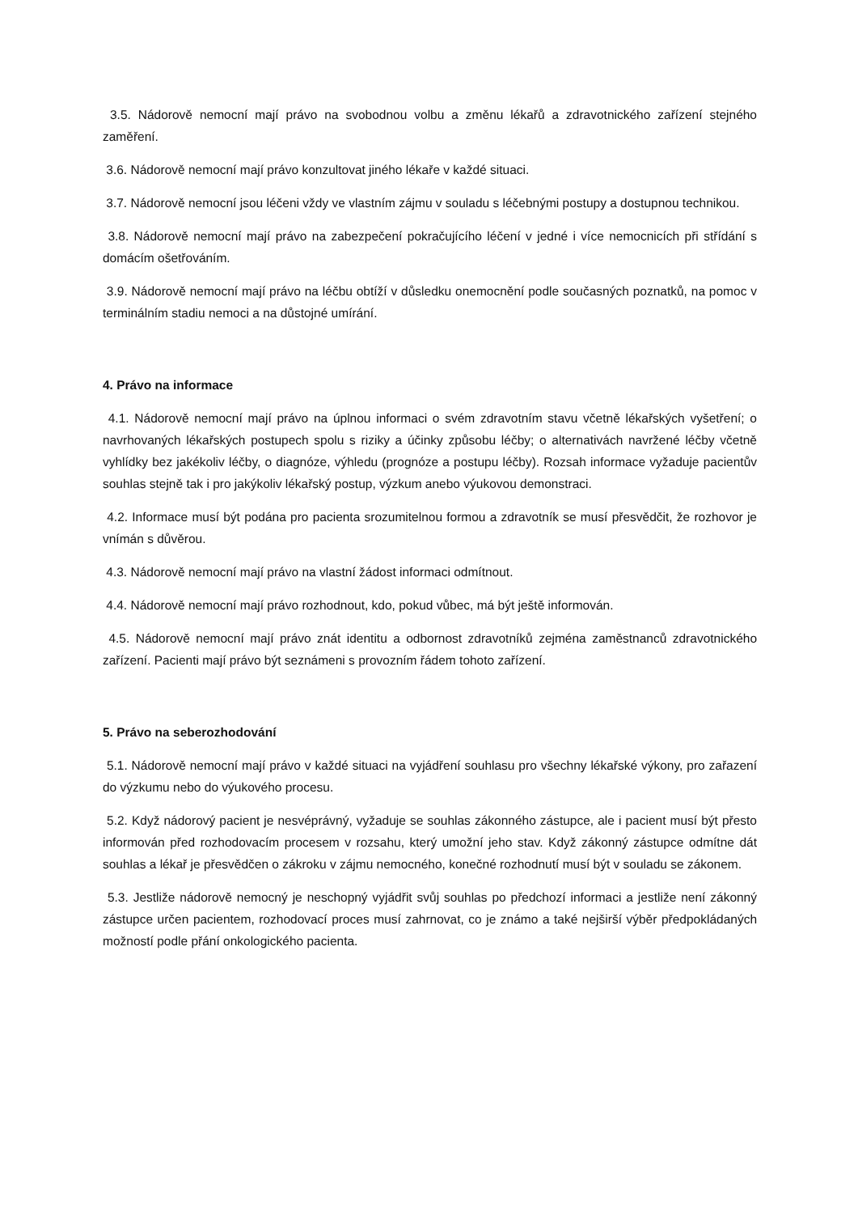3.5. Nádorově nemocní mají právo na svobodnou volbu a změnu lékařů a zdravotnického zařízení stejného zaměření.
3.6. Nádorově nemocní mají právo konzultovat jiného lékaře v každé situaci.
3.7. Nádorově nemocní jsou léčeni vždy ve vlastním zájmu v souladu s léčebnými postupy a dostupnou technikou.
3.8. Nádorově nemocní mají právo na zabezpečení pokračujícího léčení v jedné i více nemocnicích při střídání s domácím ošetřováním.
3.9. Nádorově nemocní mají právo na léčbu obtíží v důsledku onemocnění podle současných poznatků, na pomoc v terminálním stadiu nemoci a na důstojné umírání.
4. Právo na informace
4.1. Nádorově nemocní mají právo na úplnou informaci o svém zdravotním stavu včetně lékařských vyšetření; o navrhovaných lékařských postupech spolu s riziky a účinky způsobu léčby; o alternativách navržené léčby včetně vyhlídky bez jakékoliv léčby, o diagnóze, výhledu (prognóze a postupu léčby). Rozsah informace vyžaduje pacientův souhlas stejně tak i pro jakýkoliv lékařský postup, výzkum anebo výukovou demonstraci.
4.2. Informace musí být podána pro pacienta srozumitelnou formou a zdravotník se musí přesvědčit, že rozhovor je vnímán s důvěrou.
4.3. Nádorově nemocní mají právo na vlastní žádost informaci odmítnout.
4.4. Nádorově nemocní mají právo rozhodnout, kdo, pokud vůbec, má být ještě informován.
4.5. Nádorově nemocní mají právo znát identitu a odbornost zdravotníků zejména zaměstnanců zdravotnického zařízení. Pacienti mají právo být seznámeni s provozním řádem tohoto zařízení.
5. Právo na seberozhodování
5.1. Nádorově nemocní mají právo v každé situaci na vyjádření souhlasu pro všechny lékařské výkony, pro zařazení do výzkumu nebo do výukového procesu.
5.2. Když nádorový pacient je nesvéprávný, vyžaduje se souhlas zákonného zástupce, ale i pacient musí být přesto informován před rozhodovacím procesem v rozsahu, který umožní jeho stav. Když zákonný zástupce odmítne dát souhlas a lékař je přesvědčen o zákroku v zájmu nemocného, konečné rozhodnutí musí být v souladu se zákonem.
5.3. Jestliže nádorově nemocný je neschopný vyjádřit svůj souhlas po předchozí informaci a jestliže není zákonný zástupce určen pacientem, rozhodovací proces musí zahrnovat, co je známo a také nejširší výběr předpokládaných možností podle přání onkologického pacienta.